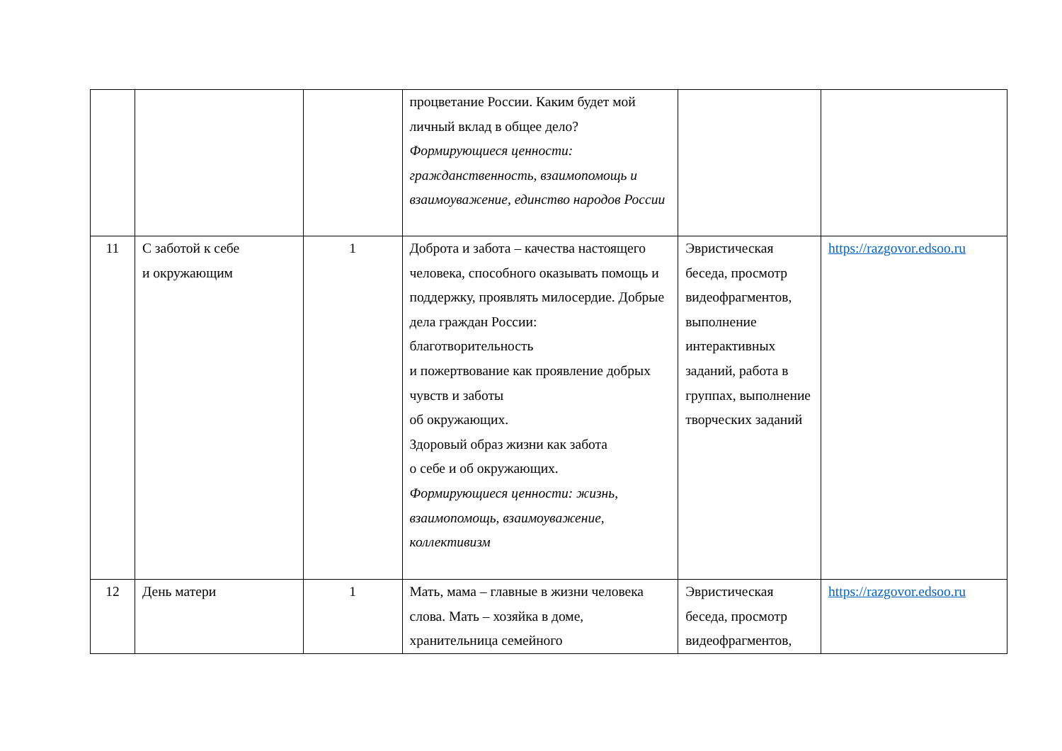| | | | процветание России. Каким будет мой личный вклад в общее дело? Формирующиеся ценности: гражданственность, взаимопомощь и взаимоуважение, единство народов России | | |
| 11 | С заботой к себе и окружающим | 1 | Доброта и забота – качества настоящего человека, способного оказывать помощь и поддержку, проявлять милосердие. Добрые дела граждан России: благотворительность и пожертвование как проявление добрых чувств и заботы об окружающих. Здоровый образ жизни как забота о себе и об окружающих. Формирующиеся ценности: жизнь, взаимопомощь, взаимоуважение, коллективизм | Эвристическая беседа, просмотр видеофрагментов, выполнение интерактивных заданий, работа в группах, выполнение творческих заданий | https://razgovor.edsoo.ru |
| 12 | День матери | 1 | Мать, мама – главные в жизни человека слова. Мать – хозяйка в доме, хранительница семейного | Эвристическая беседа, просмотр видеофрагментов, | https://razgovor.edsoo.ru |